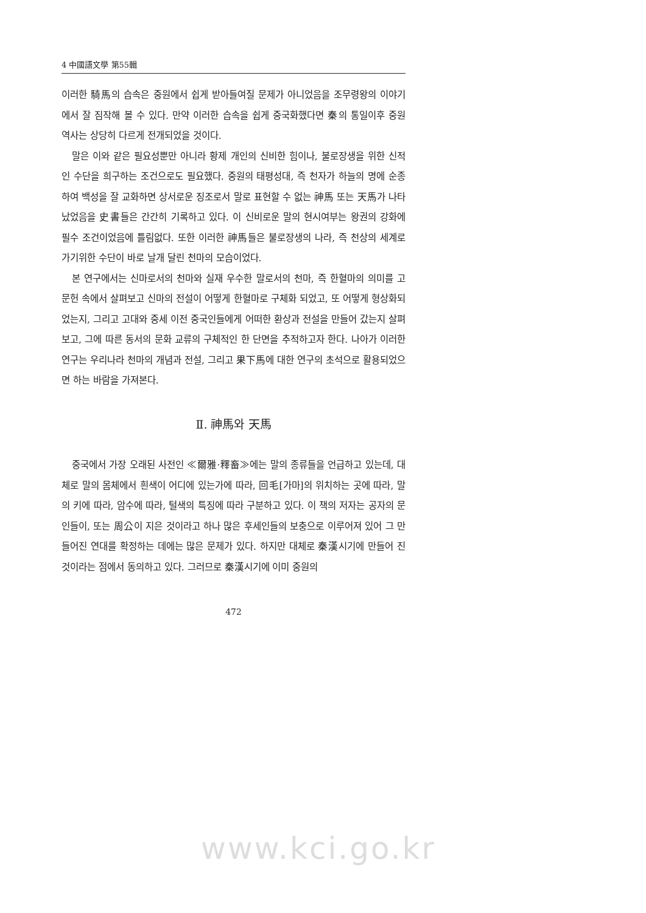4 中國語文學 第55輯
이러한 騎馬의 습속은 중원에서 쉽게 받아들여질 문제가 아니었음을 조무령왕의 이야기에서 잘 짐작해 볼 수 있다. 만약 이러한 습속을 쉽게 중국화했다면 秦의 통일이후 중원 역사는 상당히 다르게 전개되었을 것이다.
말은 이와 같은 필요성뿐만 아니라 황제 개인의 신비한 힘이나, 불로장생을 위한 신적인 수단을 희구하는 조건으로도 필요했다. 중원의 태평성대, 즉 천자가 하늘의 명에 순종하여 백성을 잘 교화하면 상서로운 징조로서 말로 표현할 수 없는 神馬 또는 天馬가 나타났었음을 史書들은 간간히 기록하고 있다. 이 신비로운 말의 현시여부는 왕권의 강화에 필수 조건이었음에 틀림없다. 또한 이러한 神馬들은 불로장생의 나라, 즉 천상의 세계로 가기위한 수단이 바로 날개 달린 천마의 모습이었다.
본 연구에서는 신마로서의 천마와 실재 우수한 말로서의 천마, 즉 한혈마의 의미를 고문헌 속에서 살펴보고 신마의 전설이 어떻게 한혈마로 구체화 되었고, 또 어떻게 형상화되었는지, 그리고 고대와 중세 이전 중국인들에게 어떠한 환상과 전설을 만들어 갔는지 살펴보고, 그에 따른 동서의 문화 교류의 구체적인 한 단면을 추적하고자 한다. 나아가 이러한 연구는 우리나라 천마의 개념과 전설, 그리고 果下馬에 대한 연구의 초석으로 활용되었으면 하는 바람을 가져본다.
Ⅱ. 神馬와 天馬
중국에서 가장 오래된 사전인 ≪爾雅·釋畜≫에는 말의 종류들을 언급하고 있는데, 대체로 말의 몸체에서 흰색이 어디에 있는가에 따라, 回毛[가마]의 위치하는 곳에 따라, 말의 키에 따라, 암수에 따라, 털색의 특징에 따라 구분하고 있다. 이 책의 저자는 공자의 문인들이, 또는 周公이 지은 것이라고 하나 많은 후세인들의 보충으로 이루어져 있어 그 만들어진 연대를 확정하는 데에는 많은 문제가 있다. 하지만 대체로 秦漢시기에 만들어 진 것이라는 점에서 동의하고 있다. 그러므로 秦漢시기에 이미 중원의
472
www.kci.go.kr